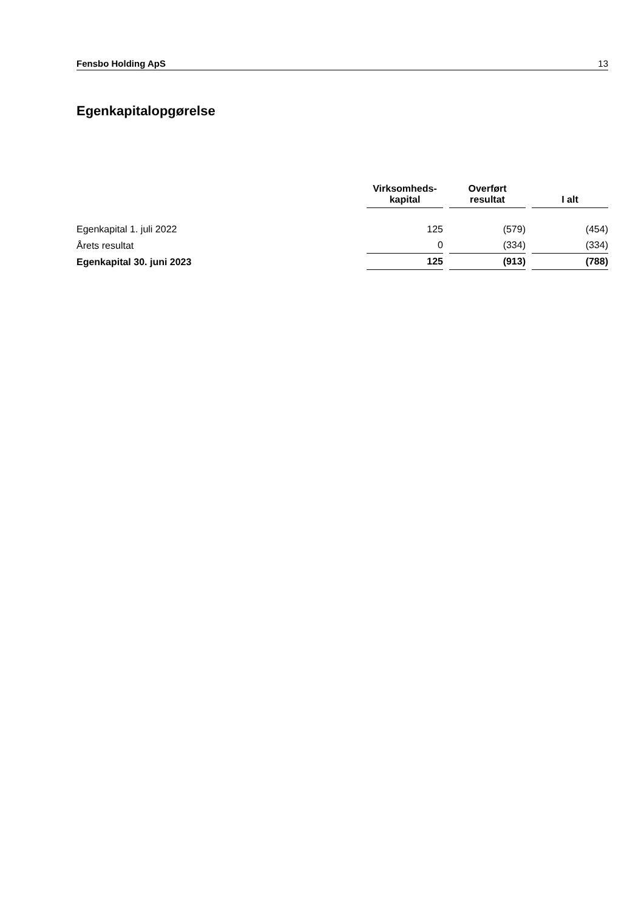Fensbo Holding ApS 13
Egenkapitalopgørelse
| | Virksomheds- kapital | | Overført resultat | | I alt |
| --- | --- | --- | --- | --- | --- |
| Egenkapital 1. juli 2022 | 125 | | (579) | | (454) |
| Årets resultat | 0 | | (334) | | (334) |
| Egenkapital 30. juni 2023 | 125 | | (913) | | (788) |